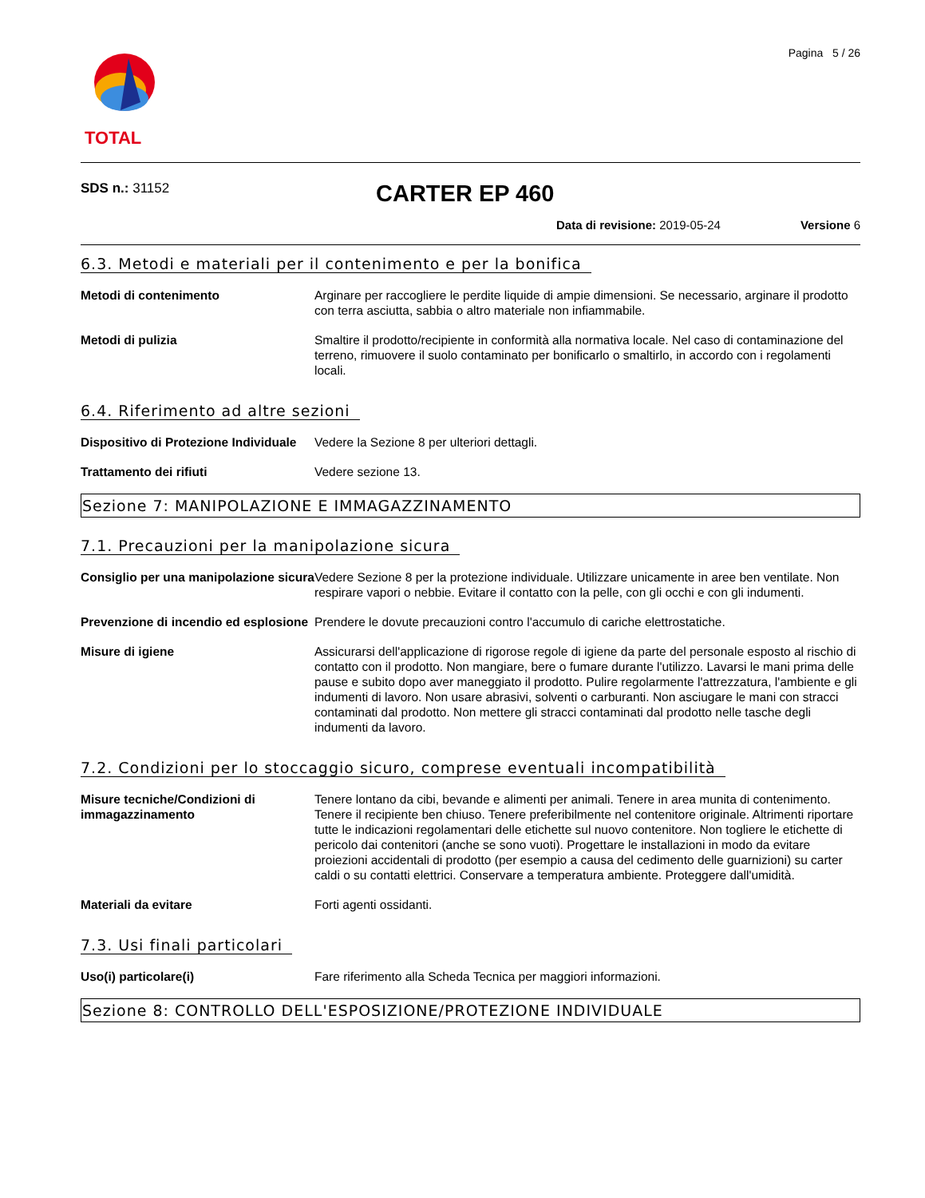TOTAL
Pagina 5 / 26
SDS n.: 31152
CARTER EP 460
Data di revisione: 2019-05-24 Versione 6
6.3. Metodi e materiali per il contenimento e per la bonifica
Metodi di contenimento Arginare per raccogliere le perdite liquide di ampie dimensioni. Se necessario, arginare il prodotto con terra asciutta, sabbia o altro materiale non infiammabile.
Metodi di pulizia Smaltire il prodotto/recipiente in conformità alla normativa locale. Nel caso di contaminazione del terreno, rimuovere il suolo contaminato per bonificarlo o smaltirlo, in accordo con i regolamenti locali.
6.4. Riferimento ad altre sezioni
Dispositivo di Protezione Individuale
Vedere la Sezione 8 per ulteriori dettagli.
Trattamento dei rifiuti Vedere sezione 13.
Sezione 7: MANIPOLAZIONE E IMMAGAZZINAMENTO
7.1. Precauzioni per la manipolazione sicura
Consiglio per una manipolazione sicura
Vedere Sezione 8 per la protezione individuale. Utilizzare unicamente in aree ben ventilate. Non respirare vapori o nebbie. Evitare il contatto con la pelle, con gli occhi e con gli indumenti.
Prevenzione di incendio ed esplosione
Prendere le dovute precauzioni contro l'accumulo di cariche elettrostatiche.
Misure di igiene Assicurarsi dell'applicazione di rigorose regole di igiene da parte del personale esposto al rischio di contatto con il prodotto. Non mangiare, bere o fumare durante l'utilizzo. Lavarsi le mani prima delle pause e subito dopo aver maneggiato il prodotto. Pulire regolarmente l'attrezzatura, l'ambiente e gli indumenti di lavoro. Non usare abrasivi, solventi o carburanti. Non asciugare le mani con stracci contaminati dal prodotto. Non mettere gli stracci contaminati dal prodotto nelle tasche degli indumenti da lavoro.
7.2. Condizioni per lo stoccaggio sicuro, comprese eventuali incompatibilità
Misure tecniche/Condizioni di immagazzinamento
Tenere lontano da cibi, bevande e alimenti per animali. Tenere in area munita di contenimento. Tenere il recipiente ben chiuso. Tenere preferibilmente nel contenitore originale. Altrimenti riportare tutte le indicazioni regolamentari delle etichette sul nuovo contenitore. Non togliere le etichette di pericolo dai contenitori (anche se sono vuoti). Progettare le installazioni in modo da evitare proiezioni accidentali di prodotto (per esempio a causa del cedimento delle guarnizioni) su carter caldi o su contatti elettrici. Conservare a temperatura ambiente. Proteggere dall'umidità.
Materiali da evitare Forti agenti ossidanti.
7.3. Usi finali particolari
Uso(i) particolare(i) Fare riferimento alla Scheda Tecnica per maggiori informazioni.
Sezione 8: CONTROLLO DELL'ESPOSIZIONE/PROTEZIONE INDIVIDUALE